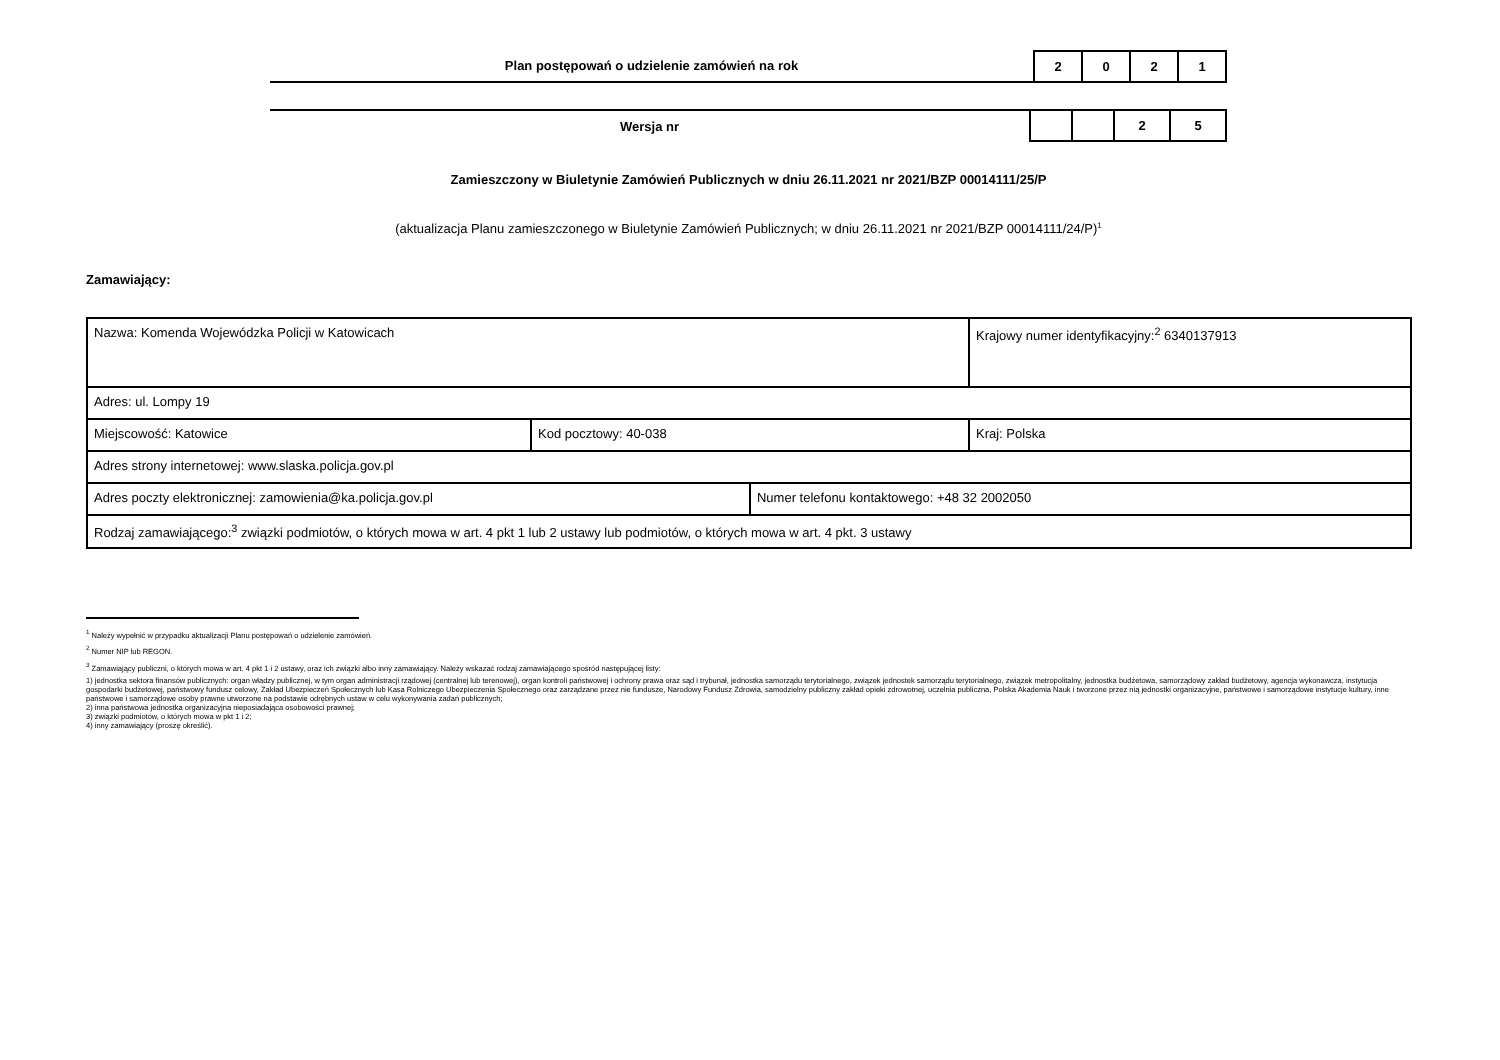Plan postępowań o udzielenie zamówień na rok
| 2 | 0 | 2 | 1 |
Wersja nr
| | | 2 | 5 |
Zamieszczony w Biuletynie Zamówień Publicznych w dniu 26.11.2021 nr 2021/BZP 00014111/25/P
(aktualizacja Planu zamieszczonego w Biuletynie Zamówień Publicznych; w dniu 26.11.2021 nr 2021/BZP 00014111/24/P)<sup>1</sup>
Zamawiający:
| Nazwa: Komenda Wojewódzka Policji w Katowicach | | | Krajowy numer identyfikacyjny:<sup>2</sup> 6340137913 |
| Adres: ul. Lompy 19 | | | |
| Miejscowość: Katowice | Kod pocztowy: 40-038 | | Kraj: Polska |
| Adres strony internetowej: www.slaska.policja.gov.pl | | | |
| Adres poczty elektronicznej: zamowienia@ka.policja.gov.pl | | Numer telefonu kontaktowego: +48 32 2002050 | |
| Rodzaj zamawiającego:<sup>3</sup> związki podmiotów, o których mowa w art. 4 pkt 1 lub 2 ustawy lub podmiotów, o których mowa w art. 4 pkt. 3 ustawy | | | |
<sup>1</sup> Należy wypełnić w przypadku aktualizacji Planu postępowań o udzielenie zamówień.
<sup>2</sup> Numer NIP lub REGON.
<sup>3</sup> Zamawiający publiczni, o których mowa w art. 4 pkt 1 i 2 ustawy, oraz ich związki albo inny zamawiający. Należy wskazać rodzaj zamawiającego spośród następującej listy:
1) jednostka sektora finansów publicznych: organ władzy publicznej, w tym organ administracji rządowej (centralnej lub terenowej), organ kontroli państwowej i ochrony prawa oraz sąd i trybunał, jednostka samorządu terytorialnego, związek jednostek samorządu terytorialnego, związek metropolitalny, jednostka budżetowa, samorządowy zakład budżetowy, agencja wykonawcza, instytucja gospodarki budżetowej, państwowy fundusz celowy, Zakład Ubezpieczeń Społecznych lub Kasa Rolniczego Ubezpieczenia Społecznego oraz zarządzane przez nie fundusze, Narodowy Fundusz Zdrowia, samodzielny publiczny zakład opieki zdrowotnej, uczelnia publiczna, Polska Akademia Nauk i tworzone przez nią jednostki organizacyjne, państwowe i samorządowe instytucje kultury, inne państwowe i samorządowe osoby prawne utworzone na podstawie odrębnych ustaw w celu wykonywania zadań publicznych;
2) inna państwowa jednostka organizacyjna nieposiadająca osobowości prawnej;
3) związki podmiotów, o których mowa w pkt 1 i 2;
4) inny zamawiający (proszę określić).